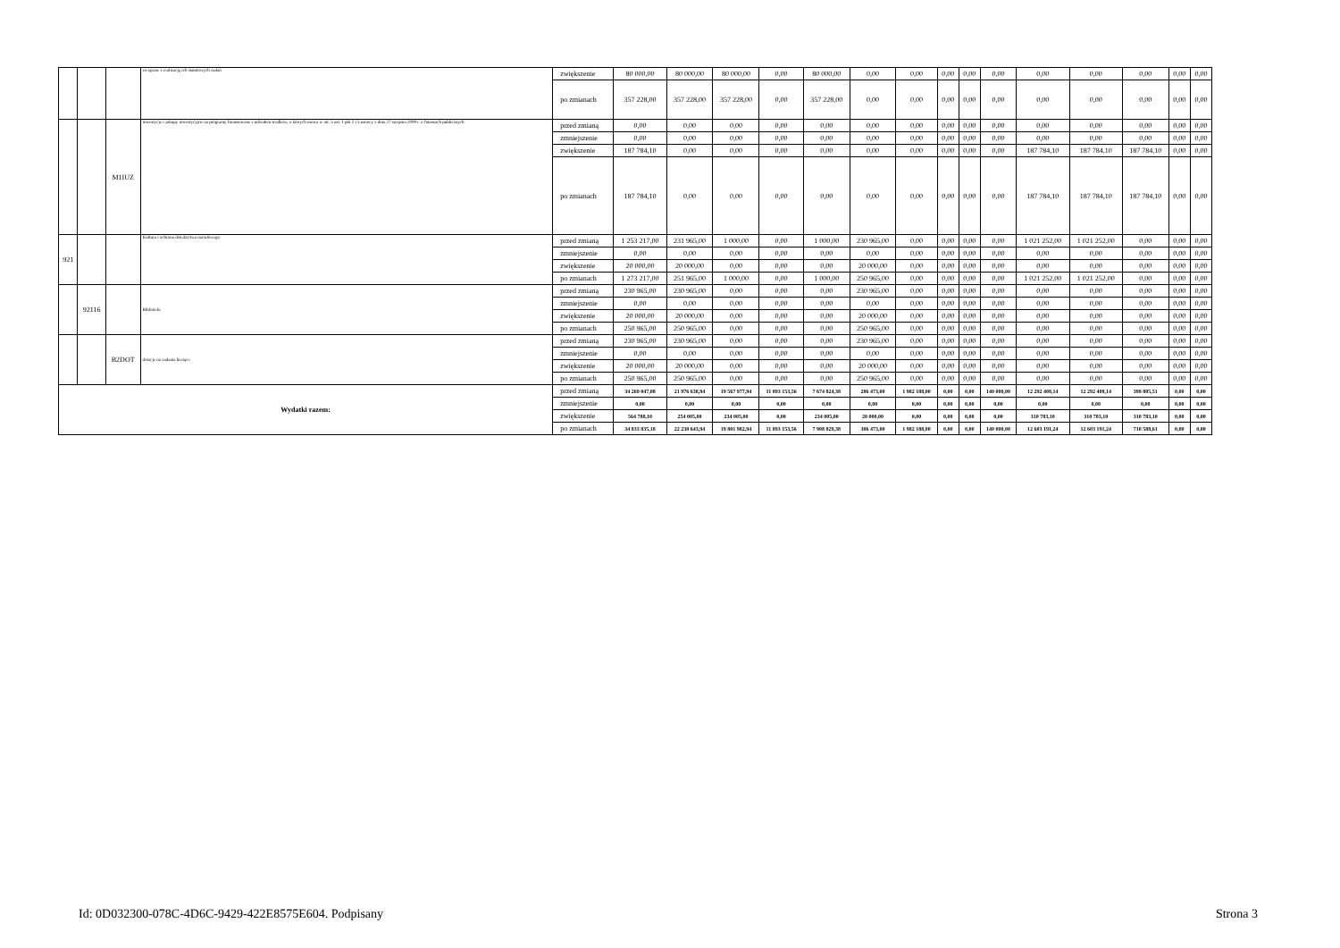| | | | związane z realizacją ich statutowych zadań | zwiększenie | 80 000,00 | 80 000,00 | 80 000,00 | 0,00 | 80 000,00 | 0,00 | 0,00 | 0,00 | 0,00 | 0,00 | 0,00 | 0,00 | 0,00 | 0,00 | 0,00 |
| | | | | po zmianach | 357 228,00 | 357 228,00 | 357 228,00 | 0,00 | 357 228,00 | 0,00 | 0,00 | 0,00 | 0,00 | 0,00 | 0,00 | 0,00 | 0,00 | 0,00 | 0,00 |
| | | M1IUZ | inwestycje i zakupy inwestycyjne na programy finansowane z udziałem środków, o których mowa w art. 5 ust. 1 pkt 2 i 3 ustawy z dnia 27 sierpnia 2009 r. o finansach publicznych | przed zmianą | 0,00 | 0,00 | 0,00 | 0,00 | 0,00 | 0,00 | 0,00 | 0,00 | 0,00 | 0,00 | 0,00 | 0,00 | 0,00 | 0,00 | 0,00 |
| | | | | zmniejszenie | 0,00 | 0,00 | 0,00 | 0,00 | 0,00 | 0,00 | 0,00 | 0,00 | 0,00 | 0,00 | 0,00 | 0,00 | 0,00 | 0,00 | 0,00 |
| | | | | zwiększenie | 187 784,10 | 0,00 | 0,00 | 0,00 | 0,00 | 0,00 | 0,00 | 0,00 | 0,00 | 0,00 | 187 784,10 | 187 784,10 | 187 784,10 | 0,00 | 0,00 |
| | | | | po zmianach | 187 784,10 | 0,00 | 0,00 | 0,00 | 0,00 | 0,00 | 0,00 | 0,00 | 0,00 | 0,00 | 187 784,10 | 187 784,10 | 187 784,10 | 0,00 | 0,00 |
| 921 | | | Kultura i ochrona dziedzictwa narodowego | przed zmianą | 1 253 217,00 | 231 965,00 | 1 000,00 | 0,00 | 1 000,00 | 230 965,00 | 0,00 | 0,00 | 0,00 | 0,00 | 1 021 252,00 | 1 021 252,00 | 0,00 | 0,00 | 0,00 |
| | | | | zmniejszenie | 0,00 | 0,00 | 0,00 | 0,00 | 0,00 | 0,00 | 0,00 | 0,00 | 0,00 | 0,00 | 0,00 | 0,00 | 0,00 | 0,00 | 0,00 |
| | | | | zwiększenie | 20 000,00 | 20 000,00 | 0,00 | 0,00 | 0,00 | 20 000,00 | 0,00 | 0,00 | 0,00 | 0,00 | 0,00 | 0,00 | 0,00 | 0,00 | 0,00 |
| | | | | po zmianach | 1 273 217,00 | 251 965,00 | 1 000,00 | 0,00 | 1 000,00 | 250 965,00 | 0,00 | 0,00 | 0,00 | 0,00 | 1 021 252,00 | 1 021 252,00 | 0,00 | 0,00 | 0,00 |
| | 92116 | | Biblioteki | przed zmianą | 230 965,00 | 230 965,00 | 0,00 | 0,00 | 0,00 | 230 965,00 | 0,00 | 0,00 | 0,00 | 0,00 | 0,00 | 0,00 | 0,00 | 0,00 | 0,00 |
| | | | | zmniejszenie | 0,00 | 0,00 | 0,00 | 0,00 | 0,00 | 0,00 | 0,00 | 0,00 | 0,00 | 0,00 | 0,00 | 0,00 | 0,00 | 0,00 | 0,00 |
| | | | | zwiększenie | 20 000,00 | 20 000,00 | 0,00 | 0,00 | 0,00 | 20 000,00 | 0,00 | 0,00 | 0,00 | 0,00 | 0,00 | 0,00 | 0,00 | 0,00 | 0,00 |
| | | | | po zmianach | 250 965,00 | 250 965,00 | 0,00 | 0,00 | 0,00 | 250 965,00 | 0,00 | 0,00 | 0,00 | 0,00 | 0,00 | 0,00 | 0,00 | 0,00 | 0,00 |
| | | B2DOT | dotacje na zadania bieżące | przed zmianą | 230 965,00 | 230 965,00 | 0,00 | 0,00 | 0,00 | 230 965,00 | 0,00 | 0,00 | 0,00 | 0,00 | 0,00 | 0,00 | 0,00 | 0,00 | 0,00 |
| | | | | zmniejszenie | 0,00 | 0,00 | 0,00 | 0,00 | 0,00 | 0,00 | 0,00 | 0,00 | 0,00 | 0,00 | 0,00 | 0,00 | 0,00 | 0,00 | 0,00 |
| | | | | zwiększenie | 20 000,00 | 20 000,00 | 0,00 | 0,00 | 0,00 | 20 000,00 | 0,00 | 0,00 | 0,00 | 0,00 | 0,00 | 0,00 | 0,00 | 0,00 | 0,00 |
| | | | | po zmianach | 250 965,00 | 250 965,00 | 0,00 | 0,00 | 0,00 | 250 965,00 | 0,00 | 0,00 | 0,00 | 0,00 | 0,00 | 0,00 | 0,00 | 0,00 | 0,00 |
| Wydatki razem: | | | | przed zmianą | 34 269 047,08 | 21 976 638,94 | 19 567 977,94 | 11 893 153,56 | 7 674 824,38 | 286 473,00 | 1 982 188,00 | 0,00 | 0,00 | 140 000,00 | 12 292 408,14 | 12 292 408,14 | 399 805,51 | 0,00 | 0,00 |
| | | | | zmniejszenie | 0,00 | 0,00 | 0,00 | 0,00 | 0,00 | 0,00 | 0,00 | 0,00 | 0,00 | 0,00 | 0,00 | 0,00 | 0,00 | 0,00 | 0,00 |
| | | | | zwiększenie | 564 788,10 | 254 005,00 | 234 005,00 | 0,00 | 234 005,00 | 20 000,00 | 0,00 | 0,00 | 0,00 | 0,00 | 310 783,10 | 310 783,10 | 310 783,10 | 0,00 | 0,00 |
| | | | | po zmianach | 34 833 835,18 | 22 230 643,94 | 19 801 982,94 | 11 893 153,56 | 7 908 829,38 | 306 473,00 | 1 982 188,00 | 0,00 | 0,00 | 140 000,00 | 12 603 191,24 | 12 603 191,24 | 710 588,61 | 0,00 | 0,00 |
Id: 0D032300-078C-4D6C-9429-422E8575E604. Podpisany Strona 3